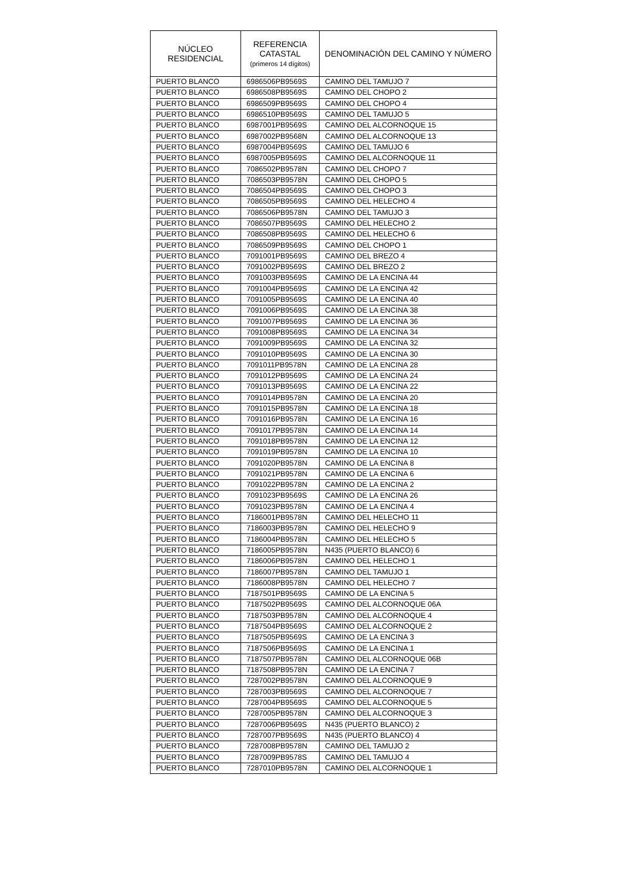| NÚCLEO RESIDENCIAL | REFERENCIA CATASTAL (primeros 14 dígitos) | DENOMINACIÓN DEL CAMINO Y NÚMERO |
| --- | --- | --- |
| PUERTO BLANCO | 6986506PB9569S | CAMINO DEL TAMUJO 7 |
| PUERTO BLANCO | 6986508PB9569S | CAMINO DEL CHOPO 2 |
| PUERTO BLANCO | 6986509PB9569S | CAMINO DEL CHOPO 4 |
| PUERTO BLANCO | 6986510PB9569S | CAMINO DEL TAMUJO 5 |
| PUERTO BLANCO | 6987001PB9569S | CAMINO DEL ALCORNOQUE 15 |
| PUERTO BLANCO | 6987002PB9568N | CAMINO DEL ALCORNOQUE 13 |
| PUERTO BLANCO | 6987004PB9569S | CAMINO DEL TAMUJO 6 |
| PUERTO BLANCO | 6987005PB9569S | CAMINO DEL ALCORNOQUE 11 |
| PUERTO BLANCO | 7086502PB9578N | CAMINO DEL CHOPO 7 |
| PUERTO BLANCO | 7086503PB9578N | CAMINO DEL CHOPO 5 |
| PUERTO BLANCO | 7086504PB9569S | CAMINO DEL CHOPO 3 |
| PUERTO BLANCO | 7086505PB9569S | CAMINO DEL HELECHO 4 |
| PUERTO BLANCO | 7086506PB9578N | CAMINO DEL TAMUJO 3 |
| PUERTO BLANCO | 7086507PB9569S | CAMINO DEL HELECHO 2 |
| PUERTO BLANCO | 7086508PB9569S | CAMINO DEL HELECHO 6 |
| PUERTO BLANCO | 7086509PB9569S | CAMINO DEL CHOPO 1 |
| PUERTO BLANCO | 7091001PB9569S | CAMINO DEL BREZO 4 |
| PUERTO BLANCO | 7091002PB9569S | CAMINO DEL BREZO 2 |
| PUERTO BLANCO | 7091003PB9569S | CAMINO DE LA ENCINA 44 |
| PUERTO BLANCO | 7091004PB9569S | CAMINO DE LA ENCINA 42 |
| PUERTO BLANCO | 7091005PB9569S | CAMINO DE LA ENCINA 40 |
| PUERTO BLANCO | 7091006PB9569S | CAMINO DE LA ENCINA 38 |
| PUERTO BLANCO | 7091007PB9569S | CAMINO DE LA ENCINA 36 |
| PUERTO BLANCO | 7091008PB9569S | CAMINO DE LA ENCINA 34 |
| PUERTO BLANCO | 7091009PB9569S | CAMINO DE LA ENCINA 32 |
| PUERTO BLANCO | 7091010PB9569S | CAMINO DE LA ENCINA 30 |
| PUERTO BLANCO | 7091011PB9578N | CAMINO DE LA ENCINA 28 |
| PUERTO BLANCO | 7091012PB9569S | CAMINO DE LA ENCINA 24 |
| PUERTO BLANCO | 7091013PB9569S | CAMINO DE LA ENCINA 22 |
| PUERTO BLANCO | 7091014PB9578N | CAMINO DE LA ENCINA 20 |
| PUERTO BLANCO | 7091015PB9578N | CAMINO DE LA ENCINA 18 |
| PUERTO BLANCO | 7091016PB9578N | CAMINO DE LA ENCINA 16 |
| PUERTO BLANCO | 7091017PB9578N | CAMINO DE LA ENCINA 14 |
| PUERTO BLANCO | 7091018PB9578N | CAMINO DE LA ENCINA 12 |
| PUERTO BLANCO | 7091019PB9578N | CAMINO DE LA ENCINA 10 |
| PUERTO BLANCO | 7091020PB9578N | CAMINO DE LA ENCINA 8 |
| PUERTO BLANCO | 7091021PB9578N | CAMINO DE LA ENCINA 6 |
| PUERTO BLANCO | 7091022PB9578N | CAMINO DE LA ENCINA 2 |
| PUERTO BLANCO | 7091023PB9569S | CAMINO DE LA ENCINA 26 |
| PUERTO BLANCO | 7091023PB9578N | CAMINO DE LA ENCINA 4 |
| PUERTO BLANCO | 7186001PB9578N | CAMINO DEL HELECHO 11 |
| PUERTO BLANCO | 7186003PB9578N | CAMINO DEL HELECHO 9 |
| PUERTO BLANCO | 7186004PB9578N | CAMINO DEL HELECHO 5 |
| PUERTO BLANCO | 7186005PB9578N | N435 (PUERTO BLANCO) 6 |
| PUERTO BLANCO | 7186006PB9578N | CAMINO DEL HELECHO 1 |
| PUERTO BLANCO | 7186007PB9578N | CAMINO DEL TAMUJO 1 |
| PUERTO BLANCO | 7186008PB9578N | CAMINO DEL HELECHO 7 |
| PUERTO BLANCO | 7187501PB9569S | CAMINO DE LA ENCINA 5 |
| PUERTO BLANCO | 7187502PB9569S | CAMINO DEL ALCORNOQUE 06A |
| PUERTO BLANCO | 7187503PB9578N | CAMINO DEL ALCORNOQUE 4 |
| PUERTO BLANCO | 7187504PB9569S | CAMINO DEL ALCORNOQUE 2 |
| PUERTO BLANCO | 7187505PB9569S | CAMINO DE LA ENCINA 3 |
| PUERTO BLANCO | 7187506PB9569S | CAMINO DE LA ENCINA 1 |
| PUERTO BLANCO | 7187507PB9578N | CAMINO DEL ALCORNOQUE 06B |
| PUERTO BLANCO | 7187508PB9578N | CAMINO DE LA ENCINA 7 |
| PUERTO BLANCO | 7287002PB9578N | CAMINO DEL ALCORNOQUE 9 |
| PUERTO BLANCO | 7287003PB9569S | CAMINO DEL ALCORNOQUE 7 |
| PUERTO BLANCO | 7287004PB9569S | CAMINO DEL ALCORNOQUE 5 |
| PUERTO BLANCO | 7287005PB9578N | CAMINO DEL ALCORNOQUE 3 |
| PUERTO BLANCO | 7287006PB9569S | N435 (PUERTO BLANCO) 2 |
| PUERTO BLANCO | 7287007PB9569S | N435 (PUERTO BLANCO) 4 |
| PUERTO BLANCO | 7287008PB9578N | CAMINO DEL TAMUJO 2 |
| PUERTO BLANCO | 7287009PB9578S | CAMINO DEL TAMUJO 4 |
| PUERTO BLANCO | 7287010PB9578N | CAMINO DEL ALCORNOQUE 1 |